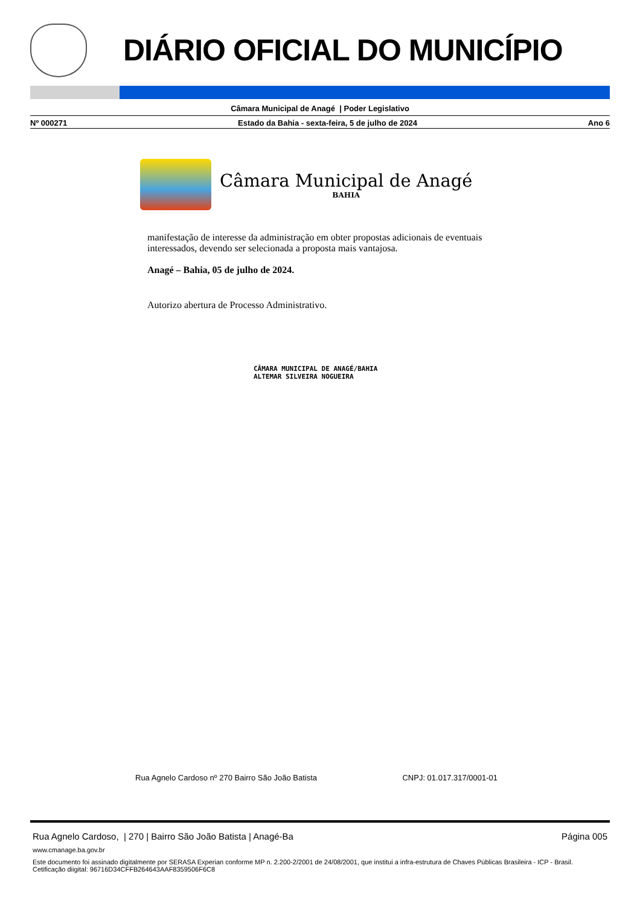DIÁRIO OFICIAL DO MUNICÍPIO
Câmara Municipal de Anagé | Poder Legislativo
Nº 000271 Estado da Bahia - sexta-feira, 5 de julho de 2024 Ano 6
Câmara Municipal de Anagé
BAHIA
manifestação de interesse da administração em obter propostas adicionais de eventuais interessados, devendo ser selecionada a proposta mais vantajosa.
Anagé – Bahia, 05 de julho de 2024.
Autorizo abertura de Processo Administrativo.
CÂMARA MUNICIPAL DE ANAGÉ/BAHIA
ALTEMAR SILVEIRA NOGUEIRA
Rua Agnelo Cardoso nº 270 Bairro São João Batista CNPJ: 01.017.317/0001-01
Rua Agnelo Cardoso, | 270 | Bairro São João Batista | Anagé-Ba Página 005
www.cmanage.ba.gov.br
Este documento foi assinado digitalmente por SERASA Experian conforme MP n. 2.200-2/2001 de 24/08/2001, que institui a infra-estrutura de Chaves Públicas Brasileira - ICP - Brasil. Cetificação diigital: 96716D34CFFB264643AAF8359506F6C8